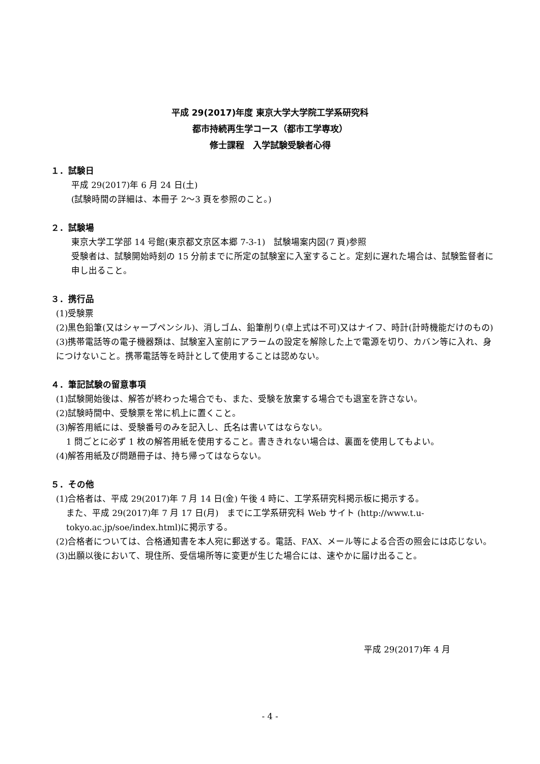平成 29(2017)年度 東京大学大学院工学系研究科
都市持続再生学コース（都市工学専攻）
修士課程　入学試験受験者心得
１．試験日
平成 29(2017)年 6 月 24 日(土)
(試験時間の詳細は、本冊子 2～3 頁を参照のこと。)
２．試験場
東京大学工学部 14 号館(東京都文京区本郷 7-3-1)　試験場案内図(7 頁)参照
受験者は、試験開始時刻の 15 分前までに所定の試験室に入室すること。定刻に遅れた場合は、試験監督者に申し出ること。
３．携行品
(1)受験票
(2)黒色鉛筆(又はシャープペンシル)、消しゴム、鉛筆削り(卓上式は不可)又はナイフ、時計(計時機能だけのもの)
(3)携帯電話等の電子機器類は、試験室入室前にアラームの設定を解除した上で電源を切り、カバン等に入れ、身につけないこと。携帯電話等を時計として使用することは認めない。
４．筆記試験の留意事項
(1)試験開始後は、解答が終わった場合でも、また、受験を放棄する場合でも退室を許さない。
(2)試験時間中、受験票を常に机上に置くこと。
(3)解答用紙には、受験番号のみを記入し、氏名は書いてはならない。
1 問ごとに必ず 1 枚の解答用紙を使用すること。書ききれない場合は、裏面を使用してもよい。
(4)解答用紙及び問題冊子は、持ち帰ってはならない。
５．その他
(1)合格者は、平成 29(2017)年 7 月 14 日(金) 午後 4 時に、工学系研究科掲示板に掲示する。
また、平成 29(2017)年 7 月 17 日(月)　までに工学系研究科 Web サイト (http://www.t.u-tokyo.ac.jp/soe/index.html)に掲示する。
(2)合格者については、合格通知書を本人宛に郵送する。電話、FAX、メール等による合否の照会には応じない。
(3)出願以後において、現住所、受信場所等に変更が生じた場合には、速やかに届け出ること。
平成 29(2017)年 4 月
- 4 -